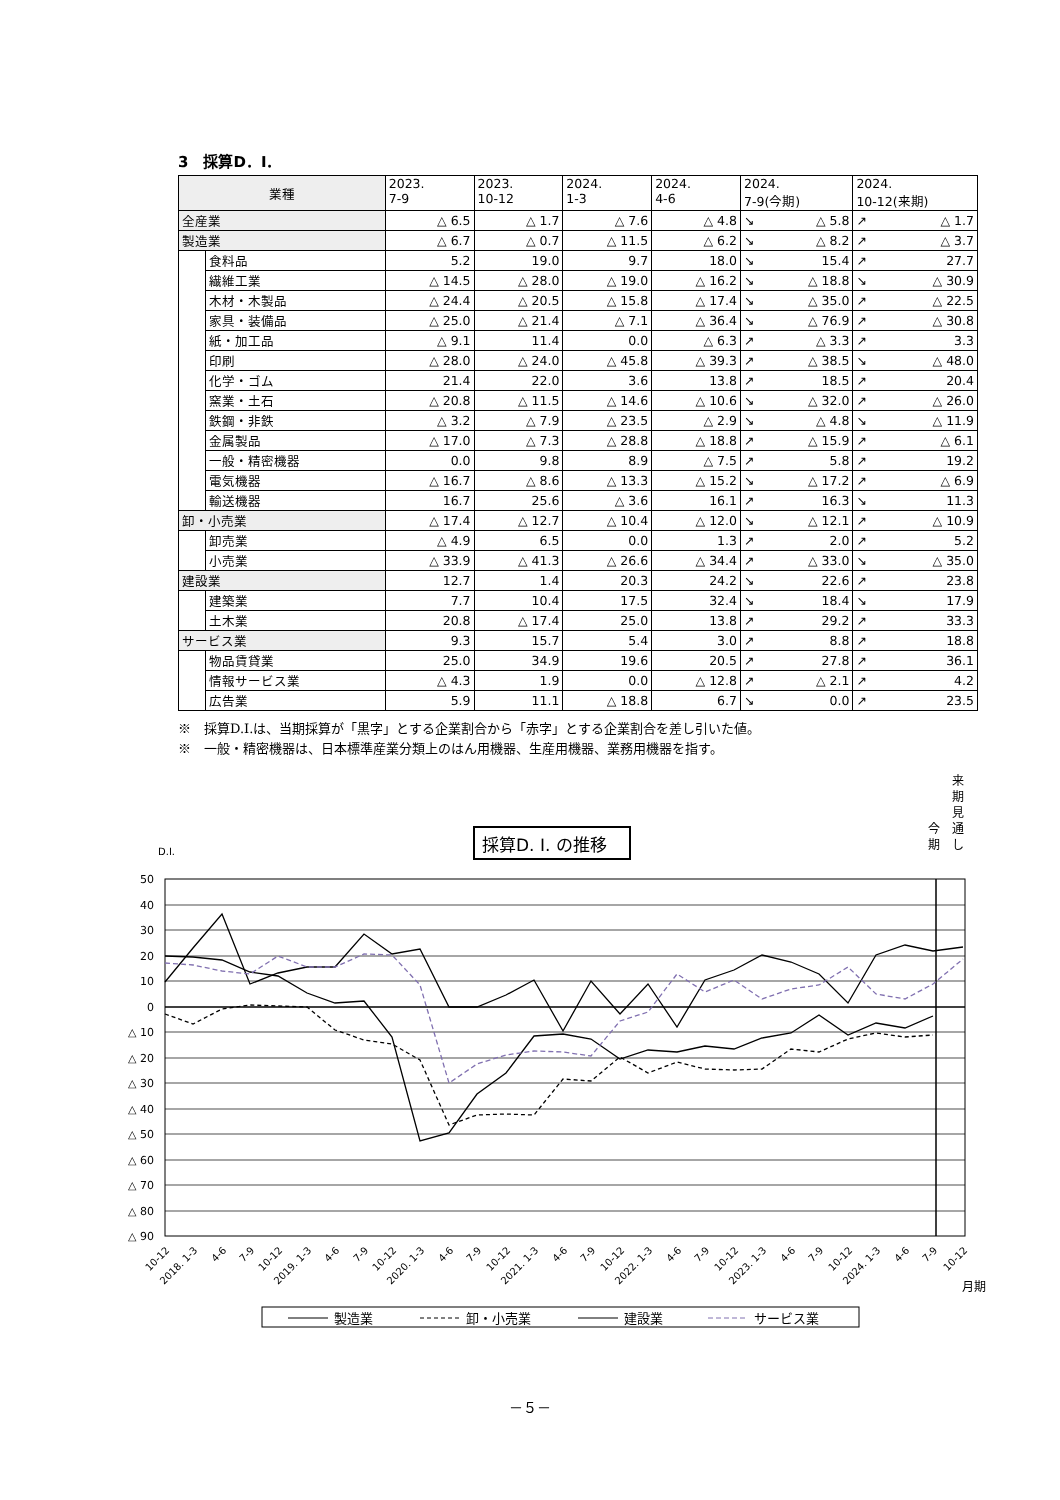3　採算D．I．
| 業種 | | 2023. 7-9 | 2023. 10-12 | 2024. 1-3 | 2024. 4-6 | 2024. 7-9(今期) | | 2024. 10-12(来期) | |
| --- | --- | --- | --- | --- | --- | --- | --- | --- | --- |
| 全産業 | | △ 6.5 | △ 1.7 | △ 7.6 | △ 4.8 | ↘ | △ 5.8 | ↗ | △ 1.7 |
| 製造業 | | △ 6.7 | △ 0.7 | △ 11.5 | △ 6.2 | ↘ | △ 8.2 | ↗ | △ 3.7 |
| | 食料品 | 5.2 | 19.0 | 9.7 | 18.0 | ↘ | 15.4 | ↗ | 27.7 |
| | 繊維工業 | △ 14.5 | △ 28.0 | △ 19.0 | △ 16.2 | ↘ | △ 18.8 | ↘ | △ 30.9 |
| | 木材・木製品 | △ 24.4 | △ 20.5 | △ 15.8 | △ 17.4 | ↘ | △ 35.0 | ↗ | △ 22.5 |
| | 家具・装備品 | △ 25.0 | △ 21.4 | △ 7.1 | △ 36.4 | ↘ | △ 76.9 | ↗ | △ 30.8 |
| | 紙・加工品 | △ 9.1 | 11.4 | 0.0 | △ 6.3 | ↗ | △ 3.3 | ↗ | 3.3 |
| | 印刷 | △ 28.0 | △ 24.0 | △ 45.8 | △ 39.3 | ↗ | △ 38.5 | ↘ | △ 48.0 |
| | 化学・ゴム | 21.4 | 22.0 | 3.6 | 13.8 | ↗ | 18.5 | ↗ | 20.4 |
| | 窯業・土石 | △ 20.8 | △ 11.5 | △ 14.6 | △ 10.6 | ↘ | △ 32.0 | ↗ | △ 26.0 |
| | 鉄鋼・非鉄 | △ 3.2 | △ 7.9 | △ 23.5 | △ 2.9 | ↘ | △ 4.8 | ↘ | △ 11.9 |
| | 金属製品 | △ 17.0 | △ 7.3 | △ 28.8 | △ 18.8 | ↗ | △ 15.9 | ↗ | △ 6.1 |
| | 一般・精密機器 | 0.0 | 9.8 | 8.9 | △ 7.5 | ↗ | 5.8 | ↗ | 19.2 |
| | 電気機器 | △ 16.7 | △ 8.6 | △ 13.3 | △ 15.2 | ↘ | △ 17.2 | ↗ | △ 6.9 |
| | 輸送機器 | 16.7 | 25.6 | △ 3.6 | 16.1 | ↗ | 16.3 | ↘ | 11.3 |
| 卸・小売業 | | △ 17.4 | △ 12.7 | △ 10.4 | △ 12.0 | ↘ | △ 12.1 | ↗ | △ 10.9 |
| | 卸売業 | △ 4.9 | 6.5 | 0.0 | 1.3 | ↗ | 2.0 | ↗ | 5.2 |
| | 小売業 | △ 33.9 | △ 41.3 | △ 26.6 | △ 34.4 | ↗ | △ 33.0 | ↘ | △ 35.0 |
| 建設業 | | 12.7 | 1.4 | 20.3 | 24.2 | ↘ | 22.6 | ↗ | 23.8 |
| | 建築業 | 7.7 | 10.4 | 17.5 | 32.4 | ↘ | 18.4 | ↘ | 17.9 |
| | 土木業 | 20.8 | △ 17.4 | 25.0 | 13.8 | ↗ | 29.2 | ↗ | 33.3 |
| サービス業 | | 9.3 | 15.7 | 5.4 | 3.0 | ↗ | 8.8 | ↗ | 18.8 |
| | 物品賃貸業 | 25.0 | 34.9 | 19.6 | 20.5 | ↗ | 27.8 | ↗ | 36.1 |
| | 情報サービス業 | △ 4.3 | 1.9 | 0.0 | △ 12.8 | ↗ | △ 2.1 | ↗ | 4.2 |
| | 広告業 | 5.9 | 11.1 | △ 18.8 | 6.7 | ↘ | 0.0 | ↗ | 23.5 |
※　採算D.I.は、当期採算が「黒字」とする企業割合から「赤字」とする企業割合を差し引いた値。
※　一般・精密機器は、日本標準産業分類上のはん用機器、生産用機器、業務用機器を指す。
採算D. I. の推移
D.I.
来
期
見
通
し
今
期
50
40
30
20
10
0
△ 10
△ 20
△ 30
△ 40
△ 50
△ 60
△ 70
△ 80
△ 90
10-12
2018. 1-3
4-6
7-9
10-12
2019. 1-3
4-6
7-9
10-12
2020. 1-3
4-6
7-9
10-12
2021. 1-3
4-6
7-9
10-12
2022. 1-3
4-6
7-9
10-12
2023. 1-3
4-6
7-9
10-12
2024. 1-3
4-6
7-9
10-12
月期
製造業
卸・小売業
建設業
サービス業
－５－